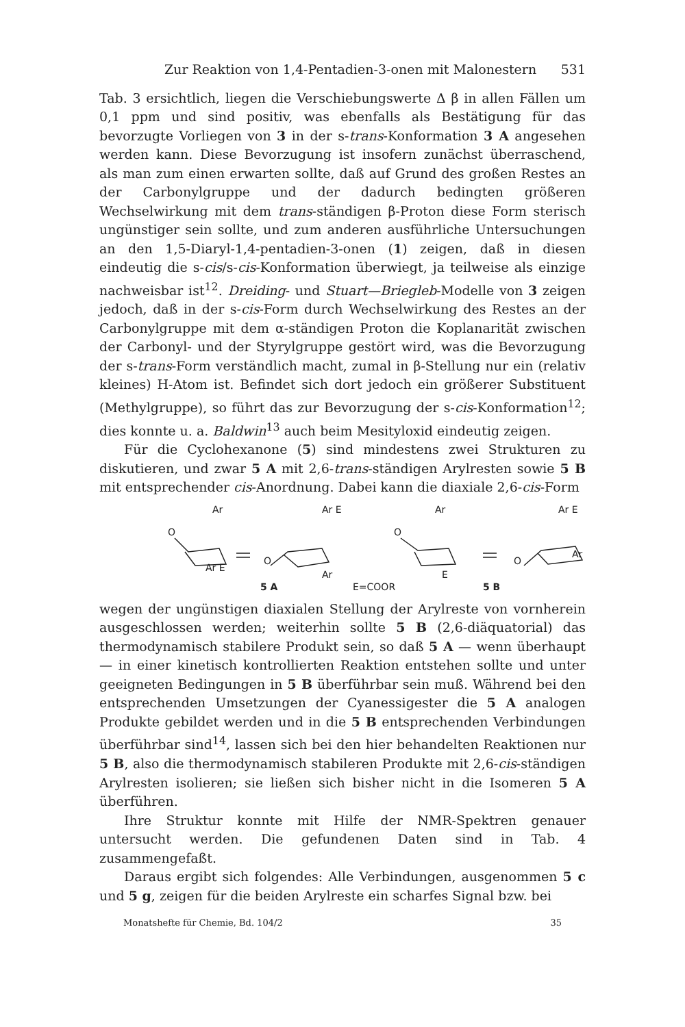Zur Reaktion von 1,4-Pentadien-3-onen mit Malonestern 531
Tab. 3 ersichtlich, liegen die Verschiebungswerte Δ β in allen Fällen um 0,1 ppm und sind positiv, was ebenfalls als Bestätigung für das bevorzugte Vorliegen von 3 in der s-trans-Konformation 3 A angesehen werden kann. Diese Bevorzugung ist insofern zunächst überraschend, als man zum einen erwarten sollte, daß auf Grund des großen Restes an der Carbonylgruppe und der dadurch bedingten größeren Wechselwirkung mit dem trans-ständigen β-Proton diese Form sterisch ungünstiger sein sollte, und zum anderen ausführliche Untersuchungen an den 1,5-Diaryl-1,4-pentadien-3-onen (1) zeigen, daß in diesen eindeutig die s-cis/s-cis-Konformation überwiegt, ja teilweise als einzige nachweisbar ist<sup>12</sup>. Dreiding- und Stuart—Briegleb-Modelle von 3 zeigen jedoch, daß in der s-cis-Form durch Wechselwirkung des Restes an der Carbonylgruppe mit dem α-ständigen Proton die Koplanarität zwischen der Carbonyl- und der Styrylgruppe gestört wird, was die Bevorzugung der s-trans-Form verständlich macht, zumal in β-Stellung nur ein (relativ kleines) H-Atom ist. Befindet sich dort jedoch ein größerer Substituent (Methylgruppe), so führt das zur Bevorzugung der s-cis-Konformation<sup>12</sup>; dies konnte u. a. Baldwin<sup>13</sup> auch beim Mesityloxid eindeutig zeigen.
Für die Cyclohexanone (5) sind mindestens zwei Strukturen zu diskutieren, und zwar 5 A mit 2,6-trans-ständigen Arylresten sowie 5 B mit entsprechender cis-Anordnung. Dabei kann die diaxiale 2,6-cis-Form
O
Ar
Ar E
O
Ar E
Ar
O
Ar
E
O
Ar E
Ar
5 A E=COOR 5 B
wegen der ungünstigen diaxialen Stellung der Arylreste von vornherein ausgeschlossen werden; weiterhin sollte 5 B (2,6-diäquatorial) das thermodynamisch stabilere Produkt sein, so daß 5 A — wenn überhaupt — in einer kinetisch kontrollierten Reaktion entstehen sollte und unter geeigneten Bedingungen in 5 B überführbar sein muß. Während bei den entsprechenden Umsetzungen der Cyanessigester die 5 A analogen Produkte gebildet werden und in die 5 B entsprechenden Verbindungen überführbar sind<sup>14</sup>, lassen sich bei den hier behandelten Reaktionen nur 5 B, also die thermodynamisch stabileren Produkte mit 2,6-cis-ständigen Arylresten isolieren; sie ließen sich bisher nicht in die Isomeren 5 A überführen.
Ihre Struktur konnte mit Hilfe der NMR-Spektren genauer untersucht werden. Die gefundenen Daten sind in Tab. 4 zusammengefaßt.
Daraus ergibt sich folgendes: Alle Verbindungen, ausgenommen 5 c und 5 g, zeigen für die beiden Arylreste ein scharfes Signal bzw. bei
Monatshefte für Chemie, Bd. 104/2 35